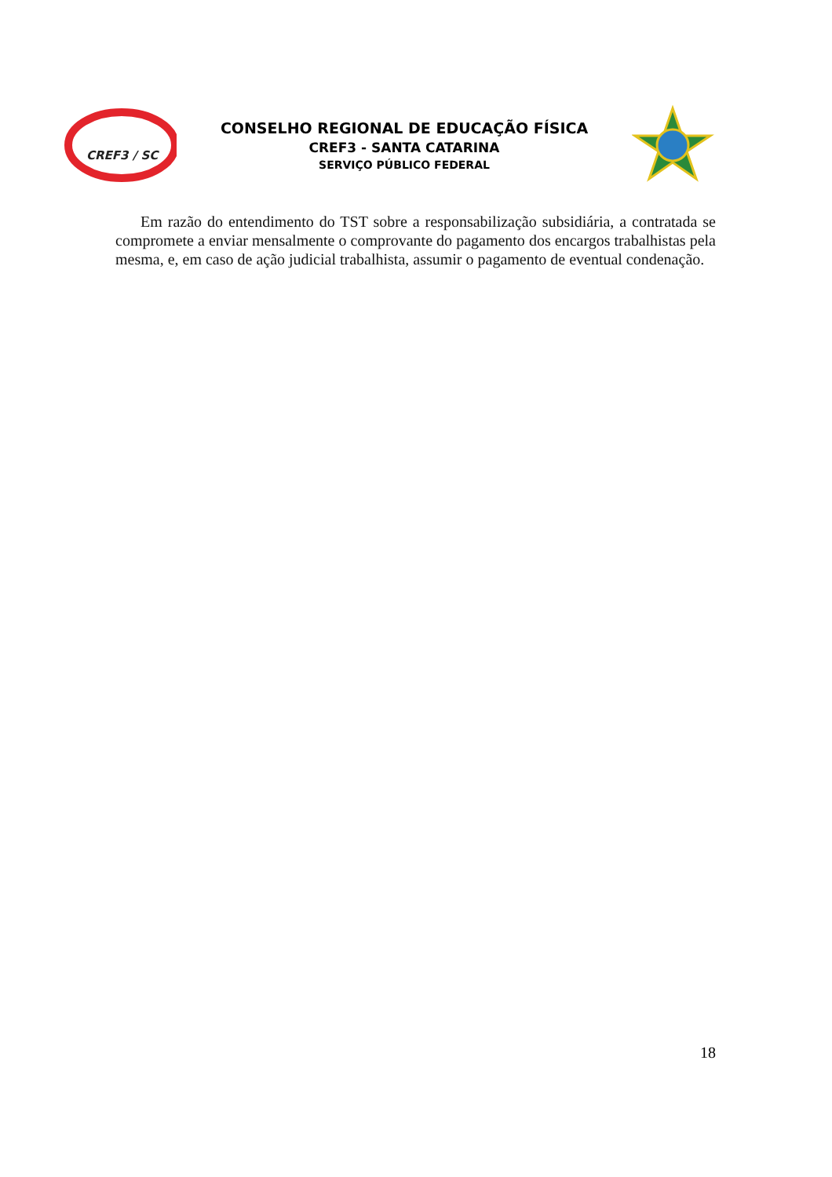CREF3 / SC
CONSELHO REGIONAL DE EDUCAÇÃO FÍSICA
CREF3 - SANTA CATARINA
SERVIÇO PÚBLICO FEDERAL
Em razão do entendimento do TST sobre a responsabilização subsidiária, a contratada se compromete a enviar mensalmente o comprovante do pagamento dos encargos trabalhistas pela mesma, e, em caso de ação judicial trabalhista, assumir o pagamento de eventual condenação.
18